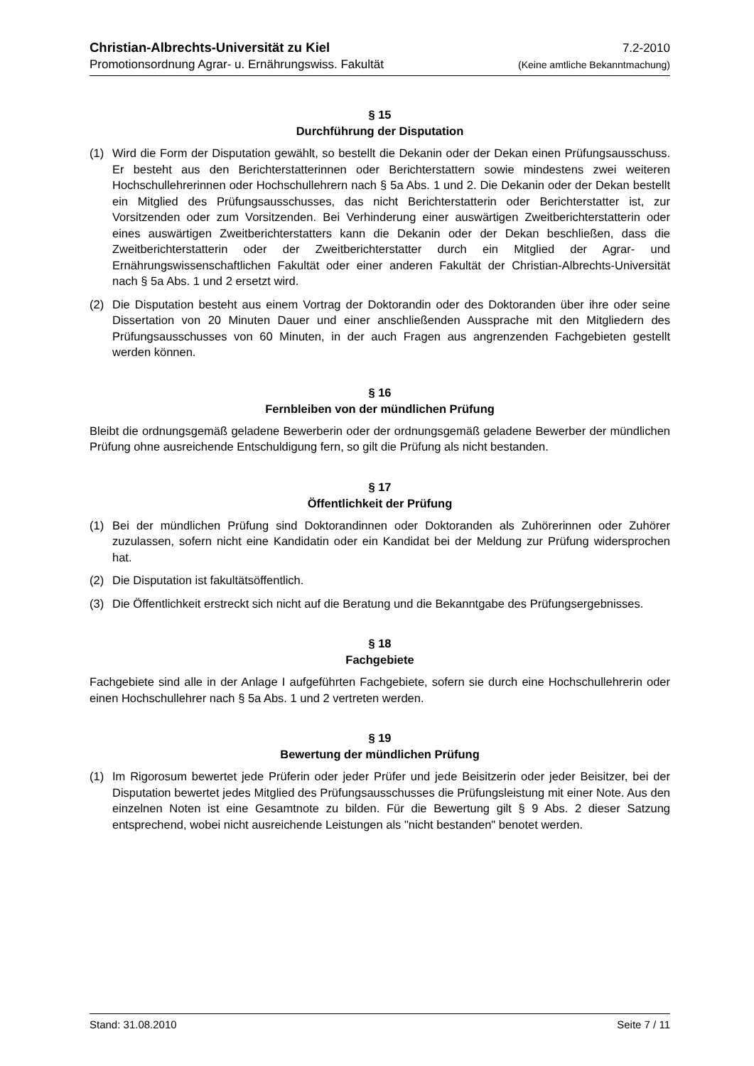Christian-Albrechts-Universität zu Kiel 7.2-2010
Promotionsordnung Agrar- u. Ernährungswiss. Fakultät (Keine amtliche Bekanntmachung)
§ 15
Durchführung der Disputation
(1) Wird die Form der Disputation gewählt, so bestellt die Dekanin oder der Dekan einen Prüfungsausschuss. Er besteht aus den Berichterstatterinnen oder Berichterstattern sowie mindestens zwei weiteren Hochschullehrerinnen oder Hochschullehrern nach § 5a Abs. 1 und 2. Die Dekanin oder der Dekan bestellt ein Mitglied des Prüfungsausschusses, das nicht Berichterstatterin oder Berichterstatter ist, zur Vorsitzenden oder zum Vorsitzenden. Bei Verhinderung einer auswärtigen Zweitberichterstatterin oder eines auswärtigen Zweitberichterstatters kann die Dekanin oder der Dekan beschließen, dass die Zweitberichterstatterin oder der Zweitberichterstatter durch ein Mitglied der Agrar- und Ernährungswissenschaftlichen Fakultät oder einer anderen Fakultät der Christian-Albrechts-Universität nach § 5a Abs. 1 und 2 ersetzt wird.
(2) Die Disputation besteht aus einem Vortrag der Doktorandin oder des Doktoranden über ihre oder seine Dissertation von 20 Minuten Dauer und einer anschließenden Aussprache mit den Mitgliedern des Prüfungsausschusses von 60 Minuten, in der auch Fragen aus angrenzenden Fachgebieten gestellt werden können.
§ 16
Fernbleiben von der mündlichen Prüfung
Bleibt die ordnungsgemäß geladene Bewerberin oder der ordnungsgemäß geladene Bewerber der mündlichen Prüfung ohne ausreichende Entschuldigung fern, so gilt die Prüfung als nicht bestanden.
§ 17
Öffentlichkeit der Prüfung
(1) Bei der mündlichen Prüfung sind Doktorandinnen oder Doktoranden als Zuhörerinnen oder Zuhörer zuzulassen, sofern nicht eine Kandidatin oder ein Kandidat bei der Meldung zur Prüfung widersprochen hat.
(2) Die Disputation ist fakultätsöffentlich.
(3) Die Öffentlichkeit erstreckt sich nicht auf die Beratung und die Bekanntgabe des Prüfungsergebnisses.
§ 18
Fachgebiete
Fachgebiete sind alle in der Anlage I aufgeführten Fachgebiete, sofern sie durch eine Hochschullehrerin oder einen Hochschullehrer nach § 5a Abs. 1 und 2 vertreten werden.
§ 19
Bewertung der mündlichen Prüfung
(1) Im Rigorosum bewertet jede Prüferin oder jeder Prüfer und jede Beisitzerin oder jeder Beisitzer, bei der Disputation bewertet jedes Mitglied des Prüfungsausschusses die Prüfungsleistung mit einer Note. Aus den einzelnen Noten ist eine Gesamtnote zu bilden. Für die Bewertung gilt § 9 Abs. 2 dieser Satzung entsprechend, wobei nicht ausreichende Leistungen als "nicht bestanden" benotet werden.
Stand: 31.08.2010 Seite 7 / 11